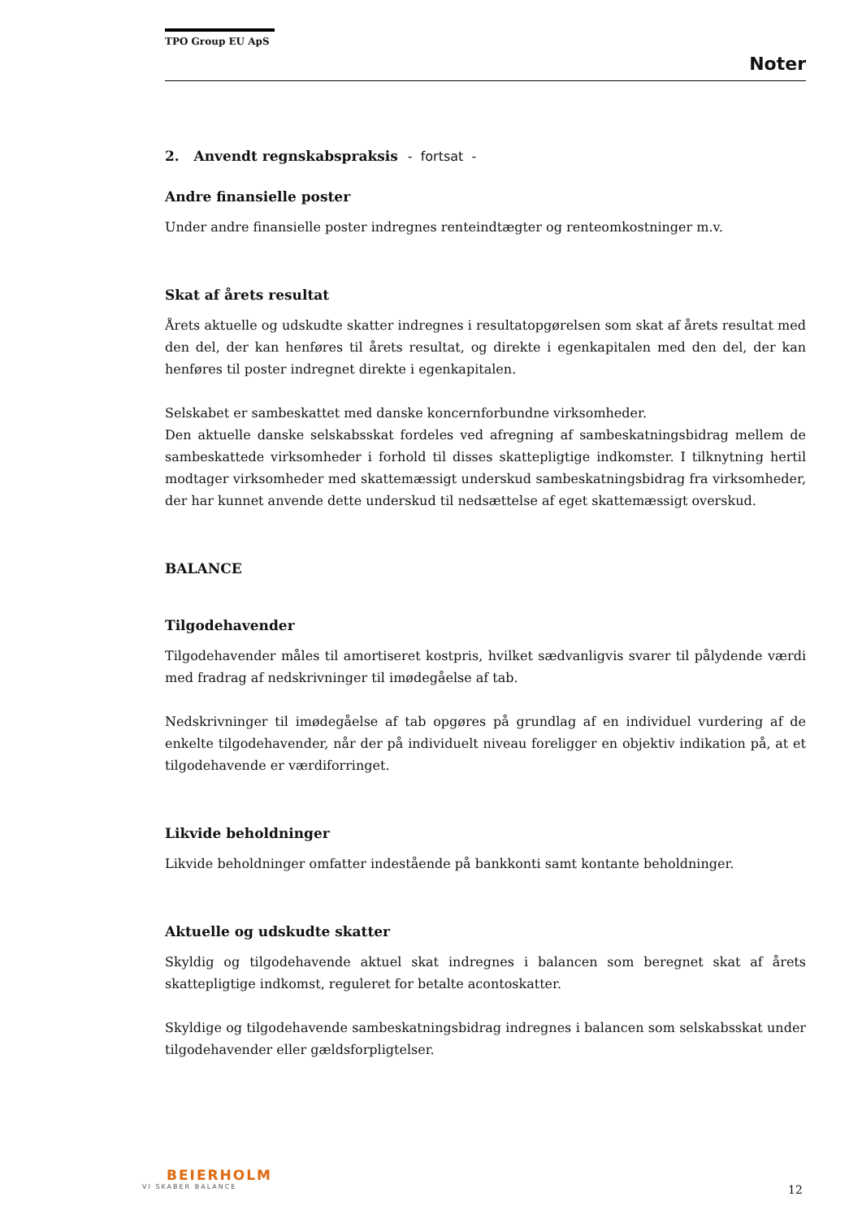TPO Group EU ApS
Noter
2. Anvendt regnskabspraksis - fortsat -
Andre finansielle poster
Under andre finansielle poster indregnes renteindtægter og renteomkostninger m.v.
Skat af årets resultat
Årets aktuelle og udskudte skatter indregnes i resultatopgørelsen som skat af årets resultat med den del, der kan henføres til årets resultat, og direkte i egenkapitalen med den del, der kan henføres til poster indregnet direkte i egenkapitalen.
Selskabet er sambeskattet med danske koncernforbundne virksomheder.
Den aktuelle danske selskabsskat fordeles ved afregning af sambeskatningsbidrag mellem de sambeskattede virksomheder i forhold til disses skattepligtige indkomster. I tilknytning hertil modtager virksomheder med skattemæssigt underskud sambeskatningsbidrag fra virksomheder, der har kunnet anvende dette underskud til nedsættelse af eget skattemæssigt overskud.
BALANCE
Tilgodehavender
Tilgodehavender måles til amortiseret kostpris, hvilket sædvanligvis svarer til pålydende værdi med fradrag af nedskrivninger til imødegåelse af tab.
Nedskrivninger til imødegåelse af tab opgøres på grundlag af en individuel vurdering af de enkelte tilgodehavender, når der på individuelt niveau foreligger en objektiv indikation på, at et tilgodehavende er værdiforringet.
Likvide beholdninger
Likvide beholdninger omfatter indestående på bankkonti samt kontante beholdninger.
Aktuelle og udskudte skatter
Skyldig og tilgodehavende aktuel skat indregnes i balancen som beregnet skat af årets skattepligtige indkomst, reguleret for betalte acontoskatter.
Skyldige og tilgodehavende sambeskatningsbidrag indregnes i balancen som selskabsskat under tilgodehavender eller gældsforpligtelser.
BEIERHOLM
VI SKABER BALANCE
12